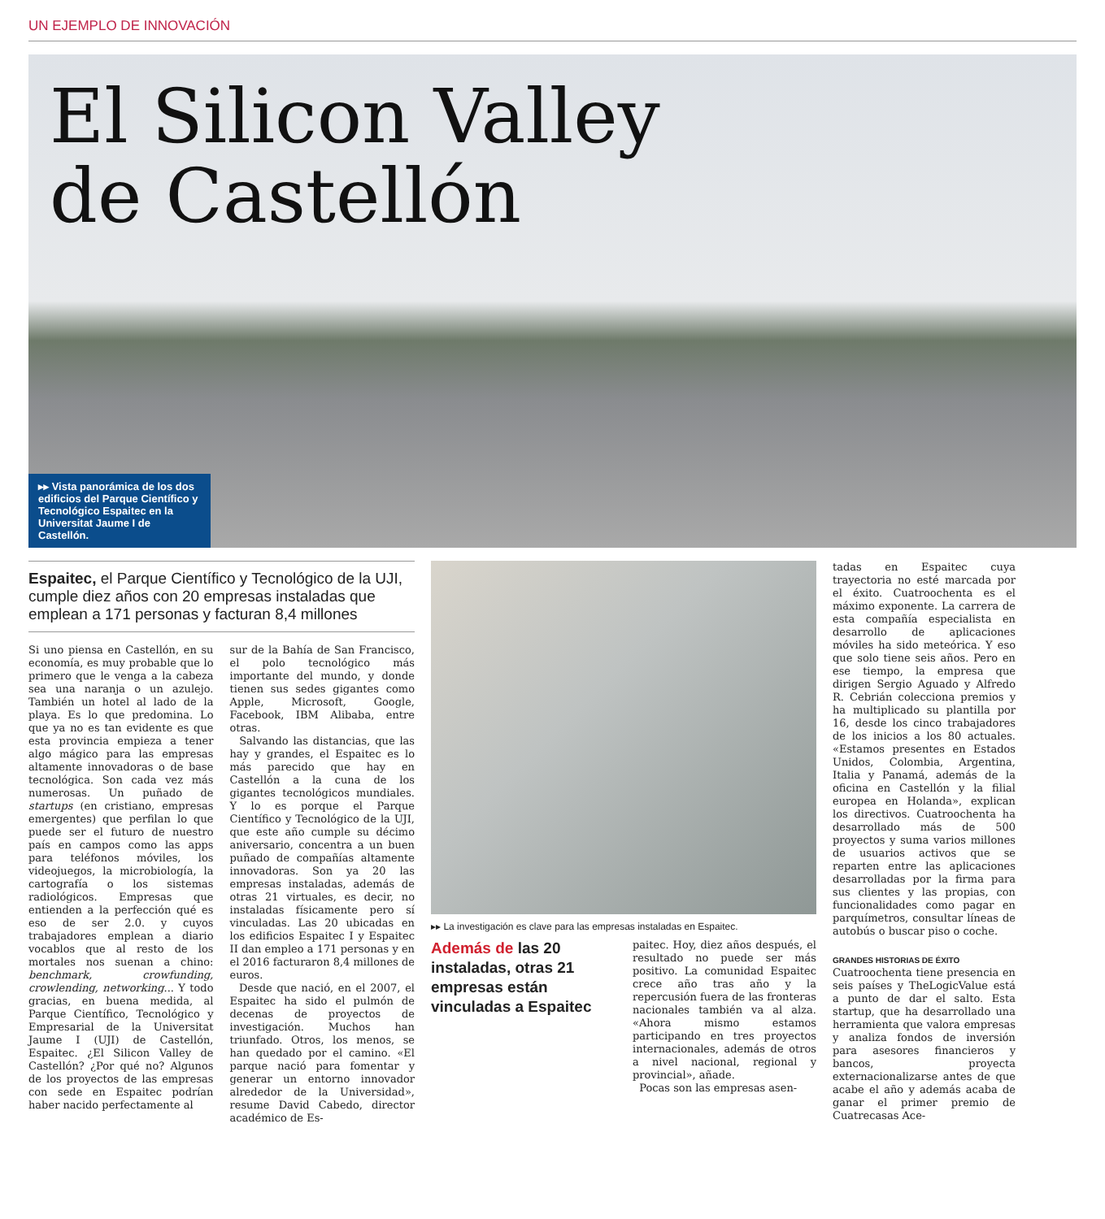UN EJEMPLO DE INNOVACIÓN
El Silicon Valley
de Castellón
▸▸ Vista panorámica de los dos edificios del Parque Científico y Tecnológico Espaitec en la Universitat Jaume I de Castellón.
Espaitec, el Parque Científico y Tecnológico de la UJI, cumple diez años con 20 empresas instaladas que emplean a 171 personas y facturan 8,4 millones
Si uno piensa en Castellón, en su economía, es muy probable que lo primero que le venga a la cabeza sea una naranja o un azulejo. También un hotel al lado de la playa. Es lo que predomina. Lo que ya no es tan evidente es que esta provincia empieza a tener algo mágico para las empresas altamente innovadoras o de base tecnológica. Son cada vez más numerosas. Un puñado de startups (en cristiano, empresas emergentes) que perfilan lo que puede ser el futuro de nuestro país en campos como las apps para teléfonos móviles, los videojuegos, la microbiología, la cartografía o los sistemas radiológicos. Empresas que entienden a la perfección qué es eso de ser 2.0. y cuyos trabajadores emplean a diario vocablos que al resto de los mortales nos suenan a chino: benchmark, crowfunding, crowlending, networking... Y todo gracias, en buena medida, al Parque Científico, Tecnológico y Empresarial de la Universitat Jaume I (UJI) de Castellón, Espaitec. ¿El Silicon Valley de Castellón? ¿Por qué no? Algunos de los proyectos de las empresas con sede en Espaitec podrían haber nacido perfectamente al
sur de la Bahía de San Francisco, el polo tecnológico más importante del mundo, y donde tienen sus sedes gigantes como Apple, Microsoft, Google, Facebook, IBM Alibaba, entre otras.
Salvando las distancias, que las hay y grandes, el Espaitec es lo más parecido que hay en Castellón a la cuna de los gigantes tecnológicos mundiales. Y lo es porque el Parque Científico y Tecnológico de la UJI, que este año cumple su décimo aniversario, concentra a un buen puñado de compañías altamente innovadoras. Son ya 20 las empresas instaladas, además de otras 21 virtuales, es decir, no instaladas físicamente pero sí vinculadas. Las 20 ubicadas en los edificios Espaitec I y Espaitec II dan empleo a 171 personas y en el 2016 facturaron 8,4 millones de euros.
Desde que nació, en el 2007, el Espaitec ha sido el pulmón de decenas de proyectos de investigación. Muchos han triunfado. Otros, los menos, se han quedado por el camino. «El parque nació para fomentar y generar un entorno innovador alrededor de la Universidad», resume David Cabedo, director académico de Es-
▸▸ La investigación es clave para las empresas instaladas en Espaitec.
Además de las 20 instaladas, otras 21 empresas están vinculadas a Espaitec
paitec. Hoy, diez años después, el resultado no puede ser más positivo. La comunidad Espaitec crece año tras año y la repercusión fuera de las fronteras nacionales también va al alza. «Ahora mismo estamos participando en tres proyectos internacionales, además de otros a nivel nacional, regional y provincial», añade.
Pocas son las empresas asen-
tadas en Espaitec cuya trayectoria no esté marcada por el éxito. Cuatroochenta es el máximo exponente. La carrera de esta compañía especialista en desarrollo de aplicaciones móviles ha sido meteórica. Y eso que solo tiene seis años. Pero en ese tiempo, la empresa que dirigen Sergio Aguado y Alfredo R. Cebrián colecciona premios y ha multiplicado su plantilla por 16, desde los cinco trabajadores de los inicios a los 80 actuales. «Estamos presentes en Estados Unidos, Colombia, Argentina, Italia y Panamá, además de la oficina en Castellón y la filial europea en Holanda», explican los directivos. Cuatroochenta ha desarrollado más de 500 proyectos y suma varios millones de usuarios activos que se reparten entre las aplicaciones desarrolladas por la firma para sus clientes y las propias, con funcionalidades como pagar en parquímetros, consultar líneas de autobús o buscar piso o coche.
GRANDES HISTORIAS DE ÉXITO
Cuatroochenta tiene presencia en seis países y TheLogicValue está a punto de dar el salto. Esta startup, que ha desarrollado una herramienta que valora empresas y analiza fondos de inversión para asesores financieros y bancos, proyecta externacionalizarse antes de que acabe el año y además acaba de ganar el primer premio de Cuatrecasas Ace-